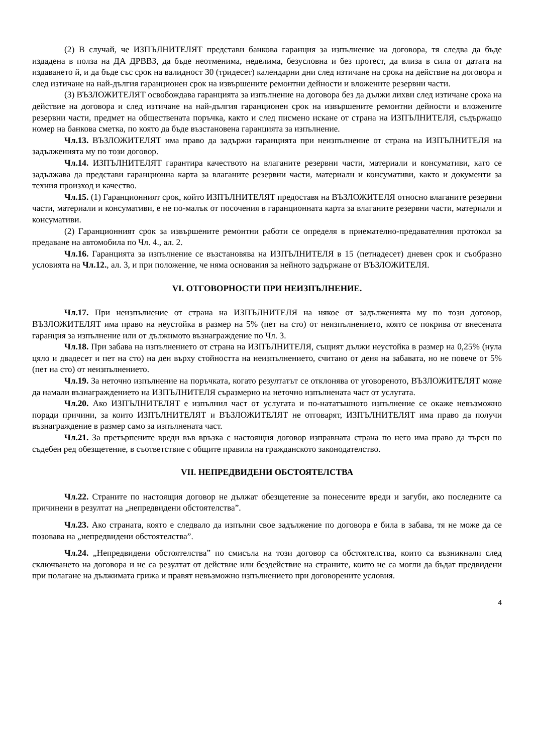(2) В случай, че ИЗПЪЛНИТЕЛЯТ представи банкова гаранция за изпълнение на договора, тя следва да бъде издадена в полза на ДА ДРВВЗ, да бъде неотменима, неделима, безусловна и без протест, да влиза в сила от датата на издаването й, и да бъде със срок на валидност 30 (тридесет) календарни дни след изтичане на срока на действие на договора и след изтичане на най-дългия гаранционен срок на извършените ремонтни дейности и вложените резервни части.
(3) ВЪЗЛОЖИТЕЛЯТ освобождава гаранцията за изпълнение на договора без да дължи лихви след изтичане срока на действие на договора и след изтичане на най-дългия гаранционен срок на извършените ремонтни дейности и вложените резервни части, предмет на обществената поръчка, както и след писмено искане от страна на ИЗПЪЛНИТЕЛЯ, съдържащо номер на банкова сметка, по която да бъде възстановена гаранцията за изпълнение.
Чл.13. ВЪЗЛОЖИТЕЛЯТ има право да задържи гаранцията при неизпълнение от страна на ИЗПЪЛНИТЕЛЯ на задълженията му по този договор.
Чл.14. ИЗПЪЛНИТЕЛЯТ гарантира качеството на влаганите резервни части, материали и консумативи, като се задължава да представи гаранционна карта за влаганите резервни части, материали и консумативи, както и документи за техния произход и качество.
Чл.15. (1) Гаранционният срок, който ИЗПЪЛНИТЕЛЯТ предоставя на ВЪЗЛОЖИТЕЛЯ относно влаганите резервни части, материали и консумативи, е не по-малък от посочения в гаранционната карта за влаганите резервни части, материали и консумативи.
(2) Гаранционният срок за извършените ремонтни работи се определя в приемателно-предавателния протокол за предаване на автомобила по Чл. 4., ал. 2.
Чл.16. Гаранцията за изпълнение се възстановява на ИЗПЪЛНИТЕЛЯ в 15 (петнадесет) дневен срок и съобразно условията на Чл.12., ал. 3, и при положение, че няма основания за нейното задържане от ВЪЗЛОЖИТЕЛЯ.
VI. ОТГОВОРНОСТИ ПРИ НЕИЗПЪЛНЕНИЕ.
Чл.17. При неизпълнение от страна на ИЗПЪЛНИТЕЛЯ на някое от задълженията му по този договор, ВЪЗЛОЖИТЕЛЯТ има право на неустойка в размер на 5% (пет на сто) от неизпълнението, която се покрива от внесената гаранция за изпълнение или от дължимото възнаграждение по Чл. 3.
Чл.18. При забава на изпълнението от страна на ИЗПЪЛНИТЕЛЯ, същият дължи неустойка в размер на 0,25% (нула цяло и двадесет и пет на сто) на ден върху стойността на неизпълнението, считано от деня на забавата, но не повече от 5% (пет на сто) от неизпълнението.
Чл.19. За неточно изпълнение на поръчката, когато резултатът се отклонява от уговореното, ВЪЗЛОЖИТЕЛЯТ може да намали възнаграждението на ИЗПЪЛНИТЕЛЯ съразмерно на неточно изпълнената част от услугата.
Чл.20. Ако ИЗПЪЛНИТЕЛЯТ е изпълнил част от услугата и по-нататъшното изпълнение се окаже невъзможно поради причини, за които ИЗПЪЛНИТЕЛЯТ и ВЪЗЛОЖИТЕЛЯТ не отговарят, ИЗПЪЛНИТЕЛЯТ има право да получи възнаграждение в размер само за изпълнената част.
Чл.21. За претърпените вреди във връзка с настоящия договор изправната страна по него има право да търси по съдебен ред обезщетение, в съответствие с общите правила на гражданското законодателство.
VII. НЕПРЕДВИДЕНИ ОБСТОЯТЕЛСТВА
Чл.22. Страните по настоящия договор не дължат обезщетение за понесените вреди и загуби, ако последните са причинени в резултат на „непредвидени обстоятелства”.
Чл.23. Ако страната, която е следвало да изпълни свое задължение по договора е била в забава, тя не може да се позовава на „непредвидени обстоятелства”.
Чл.24. „Непредвидени обстоятелства” по смисъла на този договор са обстоятелства, които са възникнали след сключването на договора и не са резултат от действие или бездействие на страните, които не са могли да бъдат предвидени при полагане на дължимата грижа и правят невъзможно изпълнението при договорените условия.
4